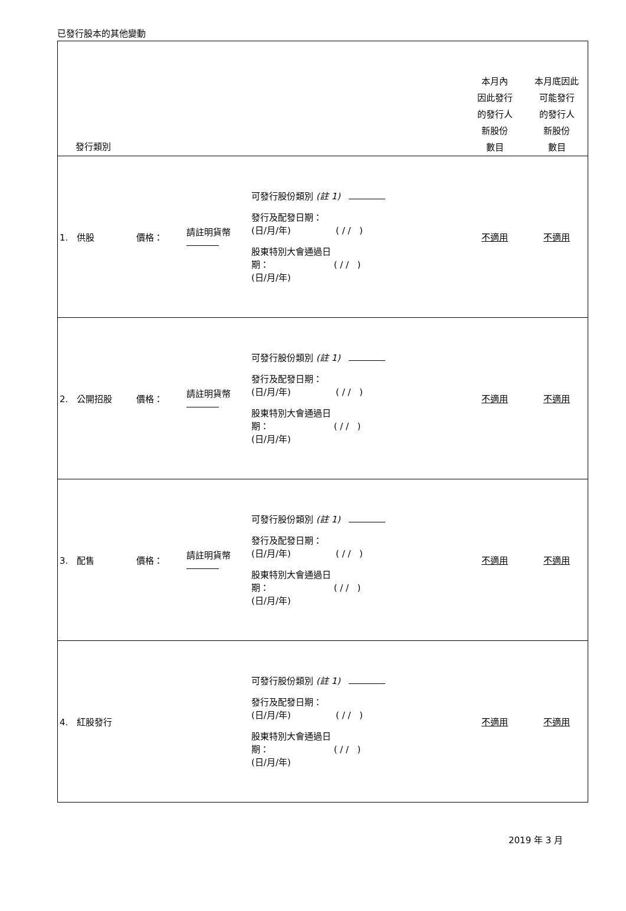已發行股本的其他變動
| 發行類別 | | | | | 本月內 因此發行 的發行人 新股份 數目 | 本月底因此 可能發行 的發行人 新股份 數目 |
| --- | --- | --- | --- | --- | --- | --- |
| 1. 供股 | 價格： | 請註明貨幣 | | 可發行股份類別 (註 1) 發行及配發日期： (日/月/年) ( / / ) 股東特別大會通過日 期： ( / / ) (日/月/年) | 不適用 | 不適用 |
| 2. 公開招股 | 價格： | 請註明貨幣 | | 可發行股份類別 (註 1) 發行及配發日期： (日/月/年) ( / / ) 股東特別大會通過日 期： ( / / ) (日/月/年) | 不適用 | 不適用 |
| 3. 配售 | 價格： | 請註明貨幣 | | 可發行股份類別 (註 1) 發行及配發日期： (日/月/年) ( / / ) 股東特別大會通過日 期： ( / / ) (日/月/年) | 不適用 | 不適用 |
| 4. 紅股發行 | | | | 可發行股份類別 (註 1) 發行及配發日期： (日/月/年) ( / / ) 股東特別大會通過日 期： ( / / ) (日/月/年) | 不適用 | 不適用 |
2019 年 3 月